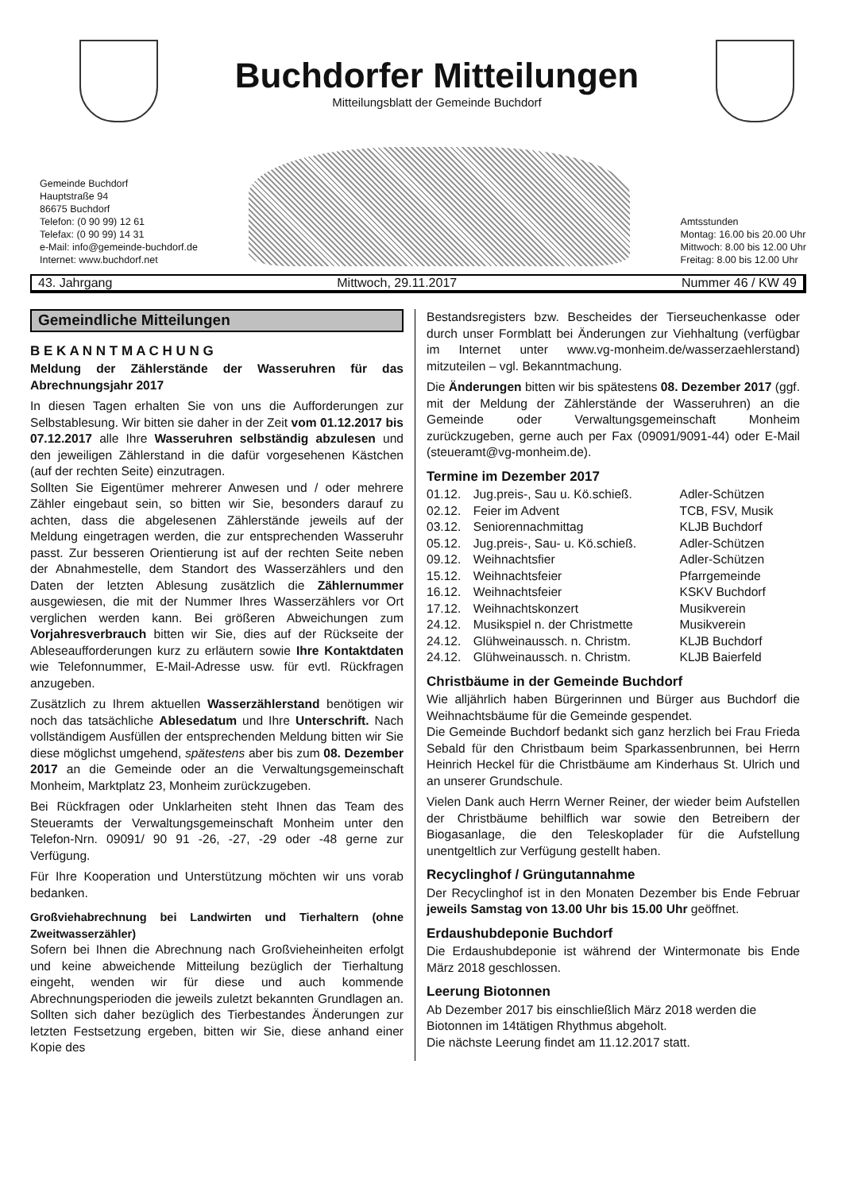Buchdorfer Mitteilungen
Mitteilungsblatt der Gemeinde Buchdorf
Gemeinde Buchdorf
Hauptstraße 94
86675 Buchdorf
Telefon: (0 90 99) 12 61
Telefax: (0 90 99) 14 31
e-Mail: info@gemeinde-buchdorf.de
Internet: www.buchdorf.net
Amtsstunden
Montag: 16.00 bis 20.00 Uhr
Mittwoch: 8.00 bis 12.00 Uhr
Freitag: 8.00 bis 12.00 Uhr
43. Jahrgang Mittwoch, 29.11.2017 Nummer 46 / KW 49
Gemeindliche Mitteilungen
B E K A N N T M A C H U N G
Meldung der Zählerstände der Wasseruhren für das Abrechnungsjahr 2017
In diesen Tagen erhalten Sie von uns die Aufforderungen zur Selbstablesung. Wir bitten sie daher in der Zeit vom 01.12.2017 bis 07.12.2017 alle Ihre Wasseruhren selbständig abzulesen und den jeweiligen Zählerstand in die dafür vorgesehenen Kästchen (auf der rechten Seite) einzutragen.
Sollten Sie Eigentümer mehrerer Anwesen und / oder mehrere Zähler eingebaut sein, so bitten wir Sie, besonders darauf zu achten, dass die abgelesenen Zählerstände jeweils auf der Meldung eingetragen werden, die zur entsprechenden Wasseruhr passt. Zur besseren Orientierung ist auf der rechten Seite neben der Abnahmestelle, dem Standort des Wasserzählers und den Daten der letzten Ablesung zusätzlich die Zählernummer ausgewiesen, die mit der Nummer Ihres Wasserzählers vor Ort verglichen werden kann. Bei größeren Abweichungen zum Vorjahresverbrauch bitten wir Sie, dies auf der Rückseite der Ableseaufforderungen kurz zu erläutern sowie Ihre Kontaktdaten wie Telefonnummer, E-Mail-Adresse usw. für evtl. Rückfragen anzugeben.
Zusätzlich zu Ihrem aktuellen Wasserzählerstand benötigen wir noch das tatsächliche Ablesedatum und Ihre Unterschrift. Nach vollständigem Ausfüllen der entsprechenden Meldung bitten wir Sie diese möglichst umgehend, spätestens aber bis zum 08. Dezember 2017 an die Gemeinde oder an die Verwaltungsgemeinschaft Monheim, Marktplatz 23, Monheim zurückzugeben.
Bei Rückfragen oder Unklarheiten steht Ihnen das Team des Steueramts der Verwaltungsgemeinschaft Monheim unter den Telefon-Nrn. 09091/ 90 91 -26, -27, -29 oder -48 gerne zur Verfügung.
Für Ihre Kooperation und Unterstützung möchten wir uns vorab bedanken.
Großviehabrechnung bei Landwirten und Tierhaltern (ohne Zweitwasserzähler)
Sofern bei Ihnen die Abrechnung nach Großvieheinheiten erfolgt und keine abweichende Mitteilung bezüglich der Tierhaltung eingeht, wenden wir für diese und auch kommende Abrechnungsperioden die jeweils zuletzt bekannten Grundlagen an. Sollten sich daher bezüglich des Tierbestandes Änderungen zur letzten Festsetzung ergeben, bitten wir Sie, diese anhand einer Kopie des
Bestandsregisters bzw. Bescheides der Tierseuchenkasse oder durch unser Formblatt bei Änderungen zur Viehhaltung (verfügbar im Internet unter www.vg-monheim.de/wasserzaehlerstand) mitzuteilen – vgl. Bekanntmachung.
Die Änderungen bitten wir bis spätestens 08. Dezember 2017 (ggf. mit der Meldung der Zählerstände der Wasseruhren) an die Gemeinde oder Verwaltungsgemeinschaft Monheim zurückzugeben, gerne auch per Fax (09091/9091-44) oder E-Mail (steueramt@vg-monheim.de).
Termine im Dezember 2017
| 01.12. | Jug.preis-, Sau u. Kö.schieß. | Adler-Schützen |
| 02.12. | Feier im Advent | TCB, FSV, Musik |
| 03.12. | Seniorennachmittag | KLJB Buchdorf |
| 05.12. | Jug.preis-, Sau- u. Kö.schieß. | Adler-Schützen |
| 09.12. | Weihnachtsfier | Adler-Schützen |
| 15.12. | Weihnachtsfeier | Pfarrgemeinde |
| 16.12. | Weihnachtsfeier | KSKV Buchdorf |
| 17.12. | Weihnachtskonzert | Musikverein |
| 24.12. | Musikspiel n. der Christmette | Musikverein |
| 24.12. | Glühweinaussch. n. Christm. | KLJB Buchdorf |
| 24.12. | Glühweinaussch. n. Christm. | KLJB Baierfeld |
Christbäume in der Gemeinde Buchdorf
Wie alljährlich haben Bürgerinnen und Bürger aus Buchdorf die Weihnachtsbäume für die Gemeinde gespendet.
Die Gemeinde Buchdorf bedankt sich ganz herzlich bei Frau Frieda Sebald für den Christbaum beim Sparkassenbrunnen, bei Herrn Heinrich Heckel für die Christbäume am Kinderhaus St. Ulrich und an unserer Grundschule.
Vielen Dank auch Herrn Werner Reiner, der wieder beim Aufstellen der Christbäume behilflich war sowie den Betreibern der Biogasanlage, die den Teleskoplader für die Aufstellung unentgeltlich zur Verfügung gestellt haben.
Recyclinghof / Grüngutannahme
Der Recyclinghof ist in den Monaten Dezember bis Ende Februar jeweils Samstag von 13.00 Uhr bis 15.00 Uhr geöffnet.
Erdaushubdeponie Buchdorf
Die Erdaushubdeponie ist während der Wintermonate bis Ende März 2018 geschlossen.
Leerung Biotonnen
Ab Dezember 2017 bis einschließlich März 2018 werden die Biotonnen im 14tätigen Rhythmus abgeholt.
Die nächste Leerung findet am 11.12.2017 statt.